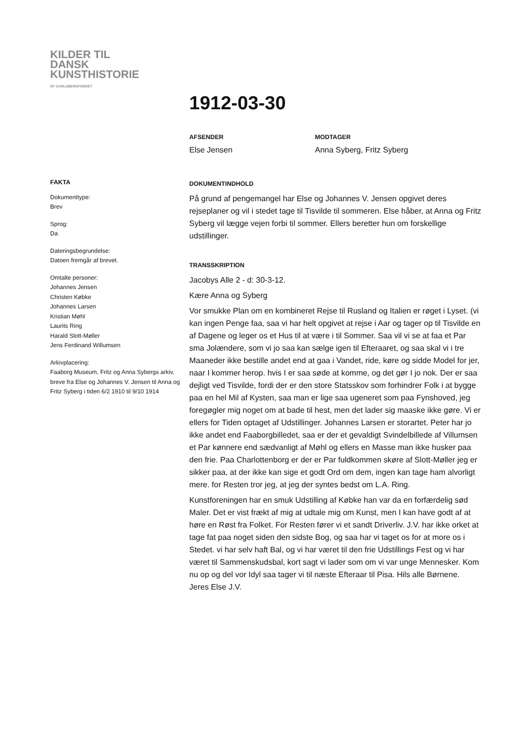KILDER TIL
DANSK
KUNSTHISTORIE
NY CARLSBERGFONDET
FAKTA
Dokumenttype:
Brev
Sprog:
Da
Dateringsbegrundelse:
Datoen fremgår af brevet.
Omtalte personer:
Johannes Jensen
Christen Købke
Johannes Larsen
Kristian Møhl
Laurits Ring
Harald Slott-Møller
Jens Ferdinand Willumsen
Arkivplacering:
Faaborg Museum, Fritz og Anna Sybergs arkiv, breve fra Else og Johannes V. Jensen til Anna og Fritz Syberg i tiden 6/2 1910 til 9/10 1914
1912-03-30
AFSENDER
Else Jensen
MODTAGER
Anna Syberg, Fritz Syberg
DOKUMENTINDHOLD
På grund af pengemangel har Else og Johannes V. Jensen opgivet deres rejseplaner og vil i stedet tage til Tisvilde til sommeren. Else håber, at Anna og Fritz Syberg vil lægge vejen forbi til sommer. Ellers beretter hun om forskellige udstillinger.
TRANSSKRIPTION
Jacobys Alle 2 - d: 30-3-12.
Kære Anna og Syberg
Vor smukke Plan om en kombineret Rejse til Rusland og Italien er røget i Lyset. (vi kan ingen Penge faa, saa vi har helt opgivet at rejse i Aar og tager op til Tisvilde en af Dagene og leger os et Hus til at være i til Sommer. Saa vil vi se at faa et Par sma Jolændere, som vi jo saa kan sælge igen til Efteraaret, og saa skal vi i tre Maaneder ikke bestille andet end at gaa i Vandet, ride, køre og sidde Model for jer, naar I kommer herop. hvis I er saa søde at komme, og det gør I jo nok. Der er saa dejligt ved Tisvilde, fordi der er den store Statsskov som forhindrer Folk i at bygge paa en hel Mil af Kysten, saa man er lige saa ugeneret som paa Fynshoved, jeg foregøgler mig noget om at bade til hest, men det lader sig maaske ikke gøre. Vi er ellers for Tiden optaget af Udstillinger. Johannes Larsen er storartet. Peter har jo ikke andet end Faaborgbilledet, saa er der et gevaldigt Svindelbillede af Villumsen et Par kønnere end sædvanligt af Møhl og ellers en Masse man ikke husker paa den frie. Paa Charlottenborg er der er Par fuldkommen skøre af Slott-Møller jeg er sikker paa, at der ikke kan sige et godt Ord om dem, ingen kan tage ham alvorligt mere. for Resten tror jeg, at jeg der syntes bedst om L.A. Ring.
Kunstforeningen har en smuk Udstilling af Købke han var da en forfærdelig sød Maler. Det er vist frækt af mig at udtale mig om Kunst, men I kan have godt af at høre en Røst fra Folket. For Resten fører vi et sandt Driverliv. J.V. har ikke orket at tage fat paa noget siden den sidste Bog, og saa har vi taget os for at more os i Stedet. vi har selv haft Bal, og vi har været til den frie Udstillings Fest og vi har været til Sammenskudsbal, kort sagt vi lader som om vi var unge Mennesker. Kom nu op og del vor Idyl saa tager vi til næste Efteraar til Pisa. Hils alle Børnene.
Jeres Else J.V.